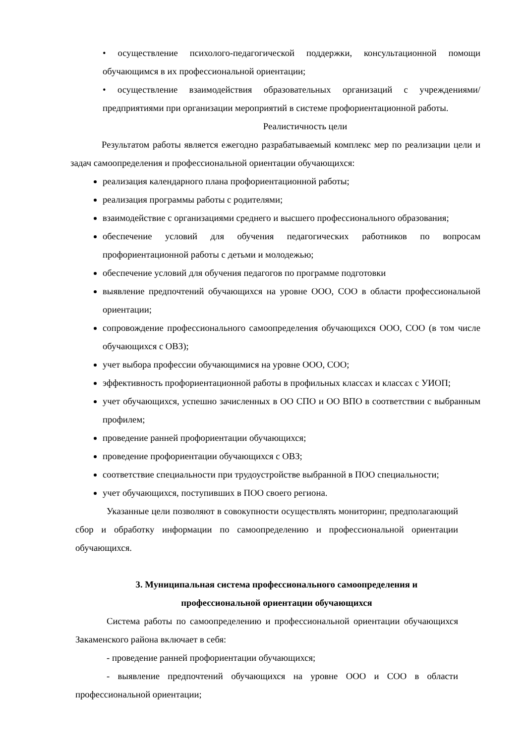• осуществление психолого-педагогической поддержки, консультационной помощи обучающимся в их профессиональной ориентации;
• осуществление взаимодействия образовательных организаций с учреждениями/предприятиями при организации мероприятий в системе профориентационной работы.
Реалистичность цели
Результатом работы является ежегодно разрабатываемый комплекс мер по реализации цели и задач самоопределения и профессиональной ориентации обучающихся:
реализация календарного плана профориентационной работы;
реализация программы работы с родителями;
взаимодействие с организациями среднего и высшего профессионального образования;
обеспечение условий для обучения педагогических работников по вопросам профориентационной работы с детьми и молодежью;
обеспечение условий для обучения педагогов по программе подготовки
выявление предпочтений обучающихся на уровне ООО, СОО в области профессиональной ориентации;
сопровождение профессионального самоопределения обучающихся ООО, СОО (в том числе обучающихся с ОВЗ);
учет выбора профессии обучающимися на уровне ООО, СОО;
эффективность профориентационной работы в профильных классах и классах с УИОП;
учет обучающихся, успешно зачисленных в ОО СПО и ОО ВПО в соответствии с выбранным профилем;
проведение ранней профориентации обучающихся;
проведение профориентации обучающихся с ОВЗ;
соответствие специальности при трудоустройстве выбранной в ПОО специальности;
учет обучающихся, поступивших в ПОО своего региона.
Указанные цели позволяют в совокупности осуществлять мониторинг, предполагающий сбор и обработку информации по самоопределению и профессиональной ориентации обучающихся.
3. Муниципальная система профессионального самоопределения и профессиональной ориентации обучающихся
Система работы по самоопределению и профессиональной ориентации обучающихся Закаменского района включает в себя:
- проведение ранней профориентации обучающихся;
- выявление предпочтений обучающихся на уровне ООО и СОО в области профессиональной ориентации;